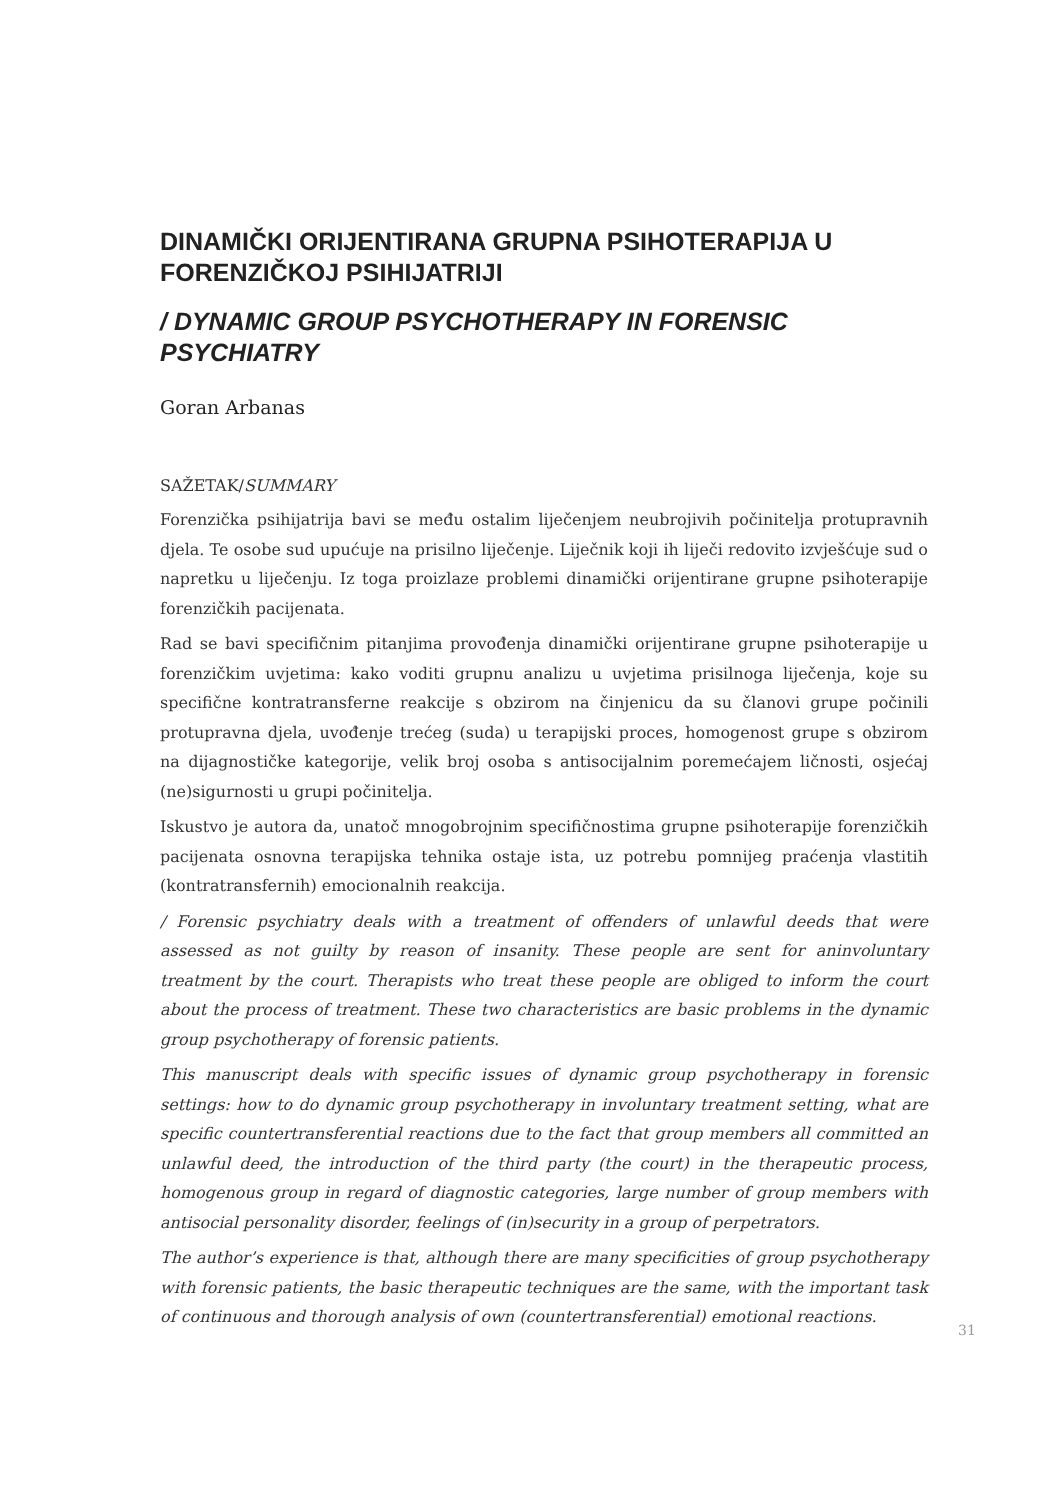DINAMIČKI ORIJENTIRANA GRUPNA PSIHOTERAPIJA U FORENZIČKOJ PSIHIJATRIJI
/ DYNAMIC GROUP PSYCHOTHERAPY IN FORENSIC PSYCHIATRY
Goran Arbanas
SAŽETAK/SUMMARY
Forenzička psihijatrija bavi se među ostalim liječenjem neubrojivih počinitelja protupravnih djela. Te osobe sud upućuje na prisilno liječenje. Liječnik koji ih liječi redovito izvješćuje sud o napretku u liječenju. Iz toga proizlaze problemi dinamički orijentirane grupne psihoterapije forenzičkih pacijenata.
Rad se bavi specifičnim pitanjima provođenja dinamički orijentirane grupne psihoterapije u forenzičkim uvjetima: kako voditi grupnu analizu u uvjetima prisilnoga liječenja, koje su specifične kontratransferne reakcije s obzirom na činjenicu da su članovi grupe počinili protupravna djela, uvođenje trećeg (suda) u terapijski proces, homogenost grupe s obzirom na dijagnostičke kategorije, velik broj osoba s antisocijalnim poremećajem ličnosti, osjećaj (ne)sigurnosti u grupi počinitelja.
Iskustvo je autora da, unatoč mnogobrojnim specifičnostima grupne psihoterapije forenzičkih pacijenata osnovna terapijska tehnika ostaje ista, uz potrebu pomnijeg praćenja vlastitih (kontratransfernih) emocionalnih reakcija.
/ Forensic psychiatry deals with a treatment of offenders of unlawful deeds that were assessed as not guilty by reason of insanity. These people are sent for aninvoluntary treatment by the court. Therapists who treat these people are obliged to inform the court about the process of treatment. These two characteristics are basic problems in the dynamic group psychotherapy of forensic patients.
This manuscript deals with specific issues of dynamic group psychotherapy in forensic settings: how to do dynamic group psychotherapy in involuntary treatment setting, what are specific countertransferential reactions due to the fact that group members all committed an unlawful deed, the introduction of the third party (the court) in the therapeutic process, homogenous group in regard of diagnostic categories, large number of group members with antisocial personality disorder, feelings of (in)security in a group of perpetrators.
The author’s experience is that, although there are many specificities of group psychotherapy with forensic patients, the basic therapeutic techniques are the same, with the important task of continuous and thorough analysis of own (countertransferential) emotional reactions.
31